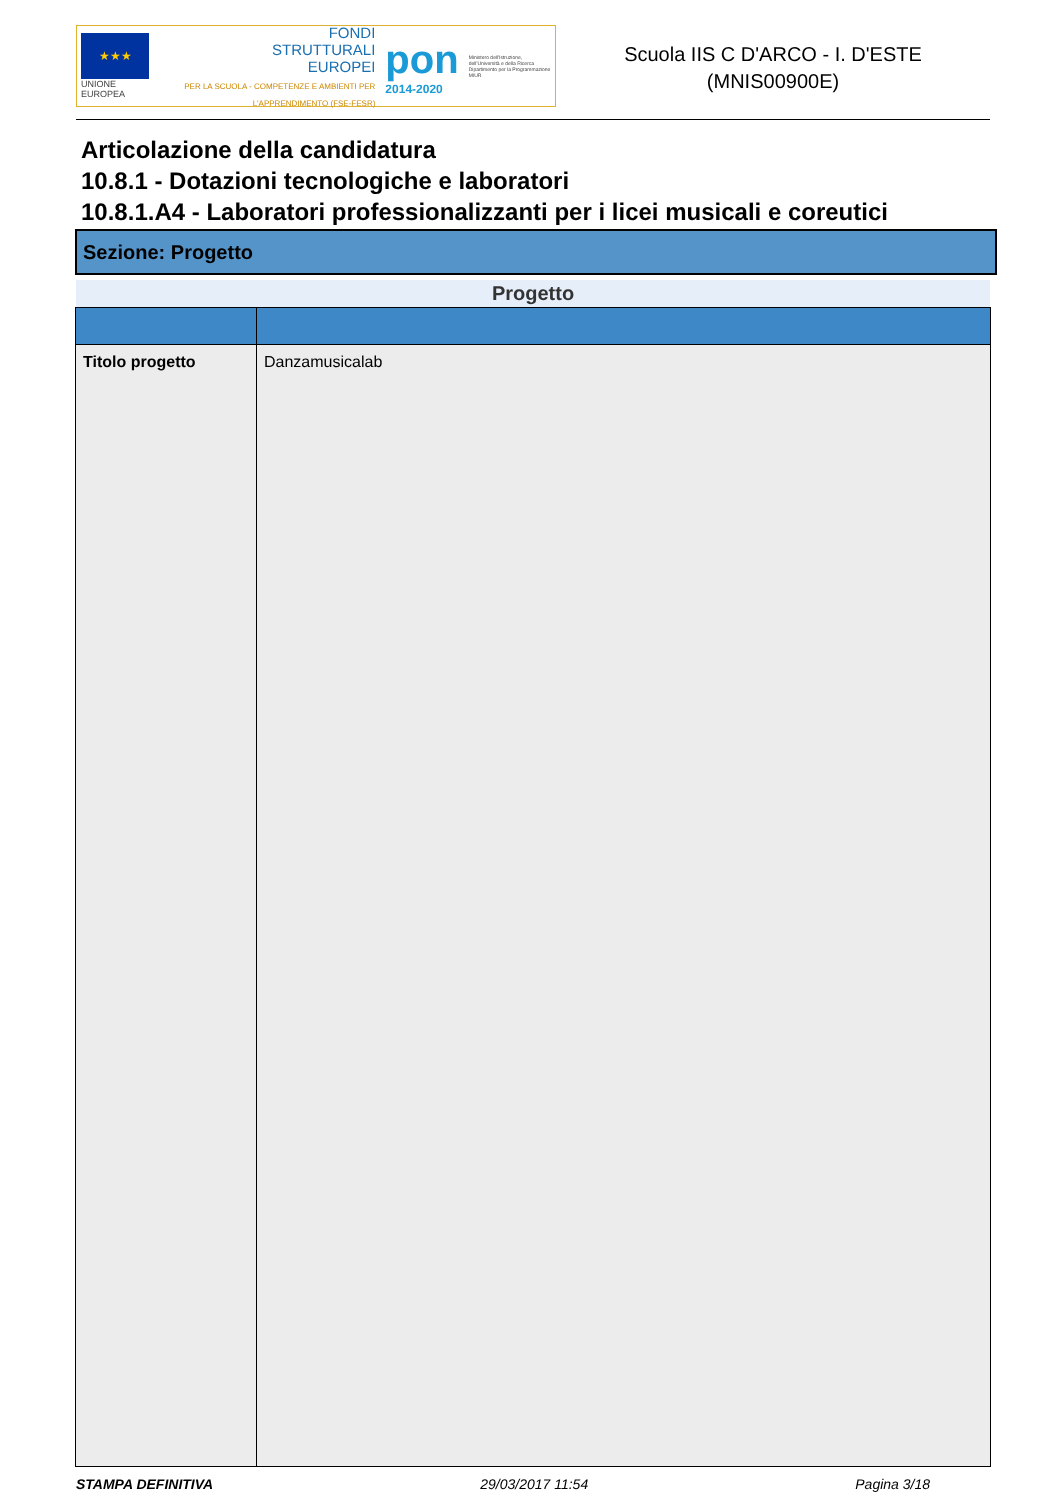★★★
UNIONE EUROPEA
FONDI
STRUTTURALI
EUROPEI
PER LA SCUOLA - COMPETENZE E AMBIENTI PER L'APPRENDIMENTO (FSE-FESR)
pon
2014-2020
Ministero dell'Istruzione, dell'Università e della Ricerca
Dipartimento per la Programmazione
MIUR
Scuola IIS C D'ARCO - I. D'ESTE
(MNIS00900E)
Articolazione della candidatura
10.8.1 - Dotazioni tecnologiche e laboratori
10.8.1.A4 - Laboratori professionalizzanti per i licei musicali e coreutici
Sezione: Progetto
Progetto
| Titolo progetto | Danzamusicalab |
STAMPA DEFINITIVA 29/03/2017 11:54 Pagina 3/18